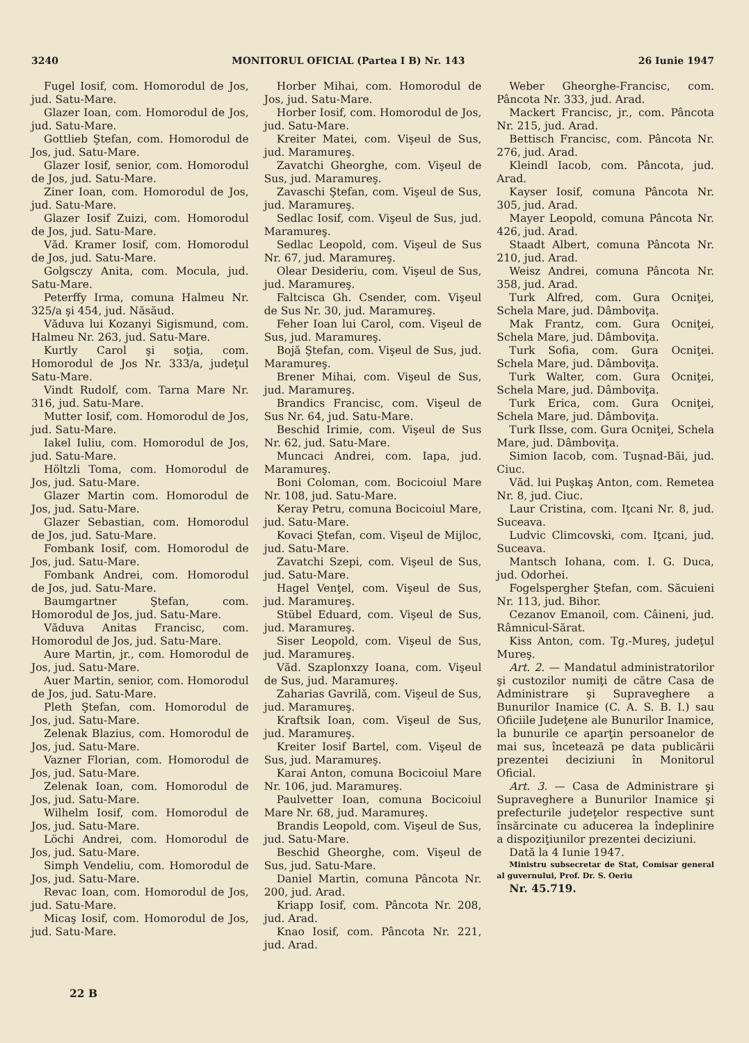3240 MONITORUL OFICIAL (Partea I B) Nr. 143 26 Iunie 1947
Fugel Iosif, com. Homorodul de Jos, jud. Satu-Mare.
Glazer Ioan, com. Homorodul de Jos, jud. Satu-Mare.
Gottlieb Ştefan, com. Homorodul de Jos, jud. Satu-Mare.
Glazer Iosif, senior, com. Homorodul de Jos, jud. Satu-Mare.
Ziner Ioan, com. Homorodul de Jos, jud. Satu-Mare.
Glazer Iosif Zuizi, com. Homorodul de Jos, jud. Satu-Mare.
Văd. Kramer Iosif, com. Homorodul de Jos, jud. Satu-Mare.
Golgsczy Anita, com. Mocula, jud. Satu-Mare.
Peterffy Irma, comuna Halmeu Nr. 325/a şi 454, jud. Năsăud.
Văduva lui Kozanyi Sigismund, com. Halmeu Nr. 263, jud. Satu-Mare.
Kurtly Carol şi soţia, com. Homorodul de Jos Nr. 333/a, judeţul Satu-Mare.
Vindt Rudolf, com. Tarna Mare Nr. 316, jud. Satu-Mare.
Mutter Iosif, com. Homorodul de Jos, jud. Satu-Mare.
Iakel Iuliu, com. Homorodul de Jos, jud. Satu-Mare.
Höltzli Toma, com. Homorodul de Jos, jud. Satu-Mare.
Glazer Martin com. Homorodul de Jos, jud. Satu-Mare.
Glazer Sebastian, com. Homorodul de Jos, jud. Satu-Mare.
Fombank Iosif, com. Homorodul de Jos, jud. Satu-Mare.
Fombank Andrei, com. Homorodul de Jos, jud. Satu-Mare.
Baumgartner Ştefan, com. Homorodul de Jos, jud. Satu-Mare.
Văduva Anitas Francisc, com. Homorodul de Jos, jud. Satu-Mare.
Aure Martin, jr., com. Homorodul de Jos, jud. Satu-Mare.
Auer Martin, senior, com. Homorodul de Jos, jud. Satu-Mare.
Pleth Ştefan, com. Homorodul de Jos, jud. Satu-Mare.
Zelenak Blazius, com. Homorodul de Jos, jud. Satu-Mare.
Vazner Florian, com. Homorodul de Jos, jud. Satu-Mare.
Zelenak Ioan, com. Homorodul de Jos, jud. Satu-Mare.
Wilhelm Iosif, com. Homorodul de Jos, jud. Satu-Mare.
Löchi Andrei, com. Homorodul de Jos, jud. Satu-Mare.
Simph Vendeliu, com. Homorodul de Jos, jud. Satu-Mare.
Revac Ioan, com. Homorodul de Jos, jud. Satu-Mare.
Micaş Iosif, com. Homorodul de Jos, jud. Satu-Mare.
Horber Mihai, com. Homorodul de Jos, jud. Satu-Mare.
Horber Iosif, com. Homorodul de Jos, jud. Satu-Mare.
Kreiter Matei, com. Vişeul de Sus, jud. Maramureş.
Zavatchi Gheorghe, com. Vişeul de Sus, jud. Maramureş.
Zavaschi Ştefan, com. Vişeul de Sus, jud. Maramureş.
Sedlac Iosif, com. Vişeul de Sus, jud. Maramureş.
Sedlac Leopold, com. Vişeul de Sus Nr. 67, jud. Maramureş.
Olear Desideriu, com. Vişeul de Sus, jud. Maramureş.
Faltcisca Gh. Csender, com. Vişeul de Sus Nr. 30, jud. Maramureş.
Feher Ioan lui Carol, com. Vişeul de Sus, jud. Maramureş.
Bojă Ştefan, com. Vişeul de Sus, jud. Maramureş.
Brener Mihai, com. Vişeul de Sus, jud. Maramureş.
Brandics Francisc, com. Vişeul de Sus Nr. 64, jud. Satu-Mare.
Beschid Irimie, com. Vişeul de Sus Nr. 62, jud. Satu-Mare.
Muncaci Andrei, com. Iapa, jud. Maramureş.
Boni Coloman, com. Bocicoiul Mare Nr. 108, jud. Satu-Mare.
Keray Petru, comuna Bocicoiul Mare, jud. Satu-Mare.
Kovaci Ştefan, com. Vişeul de Mijloc, jud. Satu-Mare.
Zavatchi Szepi, com. Vişeul de Sus, jud. Satu-Mare.
Hagel Venţel, com. Vişeul de Sus, jud. Maramureş.
Stübel Eduard, com. Vişeul de Sus, jud. Maramureş.
Siser Leopold, com. Vişeul de Sus, jud. Maramureş.
Văd. Szaplonxzy Ioana, com. Vişeul de Sus, jud. Maramureş.
Zaharias Gavrilă, com. Vişeul de Sus, jud. Maramureş.
Kraftsik Ioan, com. Vişeul de Sus, jud. Maramureş.
Kreiter Iosif Bartel, com. Vişeul de Sus, jud. Maramureş.
Karai Anton, comuna Bocicoiul Mare Nr. 106, jud. Maramureş.
Paulvetter Ioan, comuna Bocicoiul Mare Nr. 68, jud. Maramureş.
Brandis Leopold, com. Vişeul de Sus, jud. Satu-Mare.
Beschid Gheorghe, com. Vişeul de Sus, jud. Satu-Mare.
Daniel Martin, comuna Pâncota Nr. 200, jud. Arad.
Kriapp Iosif, com. Pâncota Nr. 208, jud. Arad.
Knao Iosif, com. Pâncota Nr. 221, jud. Arad.
Weber Gheorghe-Francisc, com. Pâncota Nr. 333, jud. Arad.
Mackert Francisc, jr., com. Pâncota Nr. 215, jud. Arad.
Bettisch Francisc, com. Pâncota Nr. 276, jud. Arad.
Kleindl Iacob, com. Pâncota, jud. Arad.
Kayser Iosif, comuna Pâncota Nr. 305, jud. Arad.
Mayer Leopold, comuna Pâncota Nr. 426, jud. Arad.
Staadt Albert, comuna Pâncota Nr. 210, jud. Arad.
Weisz Andrei, comuna Pâncota Nr. 358, jud. Arad.
Turk Alfred, com. Gura Ocniţei, Schela Mare, jud. Dâmboviţa.
Mak Frantz, com. Gura Ocniţei, Schela Mare, jud. Dâmboviţa.
Turk Sofia, com. Gura Ocniţei. Schela Mare, jud. Dâmboviţa.
Turk Walter, com. Gura Ocniţei, Schela Mare, jud. Dâmboviţa.
Turk Erica, com. Gura Ocniţei, Schela Mare, jud. Dâmboviţa.
Turk Ilsse, com. Gura Ocniţei, Schela Mare, jud. Dâmboviţa.
Simion Iacob, com. Tuşnad-Băi, jud. Ciuc.
Văd. lui Puşkaş Anton, com. Remetea Nr. 8, jud. Ciuc.
Laur Cristina, com. Iţcani Nr. 8, jud. Suceava.
Ludvic Climcovski, com. Iţcani, jud. Suceava.
Mantsch Iohana, com. I. G. Duca, jud. Odorhei.
Fogelspergher Ştefan, com. Săcuieni Nr. 113, jud. Bihor.
Cezanov Emanoil, com. Câineni, jud. Râmnicul-Sărat.
Kiss Anton, com. Tg.-Mureş, judeţul Mureş.
Art. 2. — Mandatul administratorilor şi custozilor numiţi de către Casa de Administrare şi Supraveghere a Bunurilor Inamice (C. A. S. B. I.) sau Oficiile Judeţene ale Bunurilor Inamice, la bunurile ce aparţin persoanelor de mai sus, încetează pe data publicării prezentei deciziuni în Monitorul Oficial.
Art. 3. — Casa de Administrare şi Supraveghere a Bunurilor Inamice şi prefecturile judeţelor respective sunt însărcinate cu aducerea la îndeplinire a dispoziţiunilor prezentei deciziuni.
Dată la 4 Iunie 1947.
Ministru subsecretar de Stat, Comisar general al guvernului, Prof. Dr. S. Oeriu
Nr. 45.719.
22 B